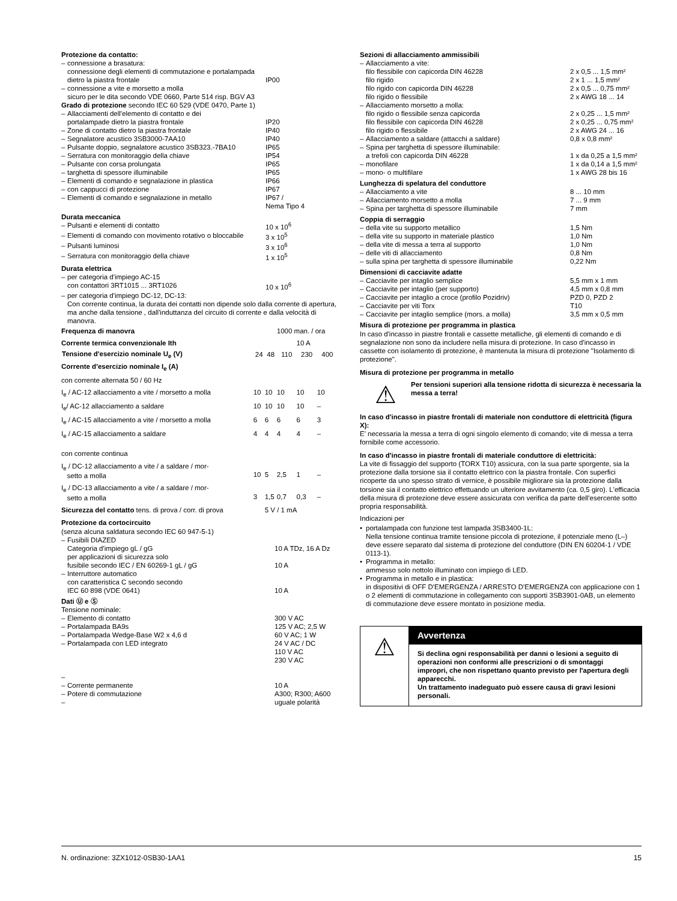Protezione da contatto:
| – | connessione a brasatura: connessione degli elementi di commutazione e portalampada dietro la piastra frontale | IP00 |
| – | connessione a vite e morsetto a molla sicuro per le dita secondo VDE 0660, Parte 514 risp. BGV A3 | |
Grado di protezione secondo IEC 60 529 (VDE 0470, Parte 1)
| – | Allacciamenti dell'elemento di contatto e dei portalampade dietro la piastra frontale | IP20 |
| – | Zone di contatto dietro la piastra frontale | IP40 |
| – | Segnalatore acustico 3SB3000-7AA10 | IP40 |
| – | Pulsante doppio, segnalatore acustico 3SB323.-7BA10 | IP65 |
| – | Serratura con monitoraggio della chiave | IP54 |
| – | Pulsante con corsa prolungata | IP65 |
| – | targhetta di spessore illuminabile | IP65 |
| – | Elementi di comando e segnalazione in plastica | IP66 |
| – | con cappucci di protezione | IP67 |
| – | Elementi di comando e segnalazione in metallo | IP67 / Nema Tipo 4 |
Durata meccanica
| – | Pulsanti e elementi di contatto | 10 x 10<sup>6</sup> |
| – | Elementi di comando con movimento rotativo o bloccabile | 3 x 10<sup>5</sup> |
| – | Pulsanti luminosi | 3 x 10<sup>6</sup> |
| – | Serratura con monitoraggio della chiave | 1 x 10<sup>5</sup> |
Durata elettrica
| – | per categoria d'impiego AC-15 con contattori 3RT1015 ... 3RT1026 | 10 x 10<sup>6</sup> |
| – | per categoria d'impiego DC-12, DC-13: Con corrente continua, la durata dei contatti non dipende solo dalla corrente di apertura, ma anche dalla tensione , dall'induttanza del circuito di corrente e dalla velocità di manovra. | |
| Frequenza di manovra | | | 1000 man. / ora | | |
| Corrente termica convenzionale Ith | | | | 10 A | |
| Tensione d'esercizio nominale U<sub>e</sub> (V) | 24 | 48 | 110 | 230 | 400 |
| Corrente d'esercizio nominale I<sub>e</sub> (A) | | | | | |
| con corrente alternata 50 / 60 Hz | | | | | |
| I<sub>e</sub> / AC-12 allacciamento a vite / morsetto a molla | 10 | 10 | 10 | 10 | 10 |
| I<sub>e</sub>/ AC-12 allacciamento a saldare | 10 | 10 | 10 | 10 | – |
| I<sub>e</sub> / AC-15 allacciamento a vite / morsetto a molla | 6 | 6 | 6 | 6 | 3 |
| I<sub>e</sub> / AC-15 allacciamento a saldare | 4 | 4 | 4 | 4 | – |
| con corrente continua | | | | | |
| I<sub>e</sub> / DC-12 allacciamento a vite / a saldare / mor- setto a molla | 10 | 5 | 2,5 | 1 | – |
| I<sub>e</sub> / DC-13 allacciamento a vite / a saldare / mor- setto a molla | 3 | 1,5 | 0,7 | 0,3 | – |
| Sicurezza del contatto tens. di prova / corr. di prova | | 5 V / 1 mA | | | |
Protezione da cortocircuito
(senza alcuna saldatura secondo IEC 60 947-5-1)
| – | Fusibili DIAZED Categoria d'impiego gL / gG per applicazioni di sicurezza solo fusibile secondo IEC / EN 60269-1 gL / gG | 10 A TDz, 16 A Dz 10 A |
| – | Interruttore automatico con caratteristica C secondo secondo IEC 60 898 (VDE 0641) | 10 A |
Dati Ⓤ e Ⓢ
Tensione nominale:
| – | Elemento di contatto | 300 V AC |
| – | Portalampada BA9s | 125 V AC; 2,5 W |
| – | Portalampada Wedge-Base W2 x 4,6 d | 60 V AC; 1 W |
| – | Portalampada con LED integrato | 24 V AC / DC 110 V AC 230 V AC |
| – | | |
| – | Corrente permanente | 10 A |
| – | Potere di commutazione | A300; R300; A600 |
| – | | uguale polarità |
Sezioni di allacciamento ammissibili
| – | Allacciamento a vite: | |
| | filo flessibile con capicorda DIN 46228 | 2 x 0,5 ... 1,5 mm² |
| | filo rigido | 2 x 1 ... 1,5 mm² |
| | filo rigido con capicorda DIN 46228 | 2 x 0,5 ... 0,75 mm² |
| | filo rigido o flessibile | 2 x AWG 18 ... 14 |
| – | Allacciamento morsetto a molla: | |
| | filo rigido o flessibile senza capicorda | 2 x 0,25 ... 1,5 mm² |
| | filo flessibile con capicorda DIN 46228 | 2 x 0,25 ... 0,75 mm² |
| | filo rigido o flessibile | 2 x AWG 24 ... 16 |
| – | Allacciamento a saldare (attacchi a saldare) | 0,8 x 0,8 mm² |
| – | Spina per targhetta di spessore illuminabile: | |
| | a trefoli con capicorda DIN 46228 | 1 x da 0,25 a 1,5 mm² |
| – | monofilare | 1 x da 0,14 a 1,5 mm² |
| – | mono- o multifilare | 1 x AWG 28 bis 16 |
Lunghezza di spelatura del conduttore
| – | Allacciamento a vite | 8 ... 10 mm |
| – | Allacciamento morsetto a molla | 7 ... 9 mm |
| – | Spina per targhetta di spessore illuminabile | 7 mm |
Coppia di serraggio
| – | della vite su supporto metallico | 1,5 Nm |
| – | della vite su supporto in materiale plastico | 1,0 Nm |
| – | della vite di messa a terra al supporto | 1,0 Nm |
| – | delle viti di allacciamento | 0,8 Nm |
| – | sulla spina per targhetta di spessore illuminabile | 0,22 Nm |
Dimensioni di cacciavite adatte
| – | Cacciavite per intaglio semplice | 5,5 mm x 1 mm |
| – | Cacciavite per intaglio (per supporto) | 4,5 mm x 0,8 mm |
| – | Cacciavite per intaglio a croce (profilo Pozidriv) | PZD 0, PZD 2 |
| – | Cacciavite per viti Torx | T10 |
| – | Cacciavite per intaglio semplice (mors. a molla) | 3,5 mm x 0,5 mm |
Misura di protezione per programma in plastica
In caso d'incasso in piastre frontali e cassette metalliche, gli elementi di comando e di segnalazione non sono da includere nella misura di protezione. In caso d'incasso in cassette con isolamento di protezione, è mantenuta la misura di protezione "Isolamento di protezione".
Misura di protezione per programma in metallo
⚠
Per tensioni superiori alla tensione ridotta di sicurezza è necessaria la messa a terra!
In caso d'incasso in piastre frontali di materiale non conduttore di elettricità (figura X):
E' necessaria la messa a terra di ogni singolo elemento di comando; vite di messa a terra fornibile come accessorio.
In caso d'incasso in piastre frontali di materiale conduttore di elettricità:
La vite di fissaggio del supporto (TORX T10) assicura, con la sua parte sporgente, sia la protezione dalla torsione sia il contatto elettrico con la piastra frontale. Con superfici ricoperte da uno spesso strato di vernice, è possibile migliorare sia la protezione dalla torsione sia il contatto elettrico effettuando un ulteriore avvitamento (ca. 0,5 giro). L'efficacia della misura di protezione deve essere assicurata con verifica da parte dell'esercente sotto propria responsabilità.
Indicazioni per
| • | portalampada con funzione test lampada 3SB3400-1L: Nella tensione continua tramite tensione piccola di protezione, il potenziale meno (L–) deve essere separato dal sistema di protezione del conduttore (DIN EN 60204-1 / VDE 0113-1). |
| • | Programma in metallo: ammesso solo nottolo illuminato con impiego di LED. |
| • | Programma in metallo e in plastica: in dispositivi di OFF D'EMERGENZA / ARRESTO D'EMERGENZA con applicazione con 1 o 2 elementi di commutazione in collegamento con supporti 3SB3901-0AB, un elemento di commutazione deve essere montato in posizione media. |
⚠
Avvertenza
Si declina ogni responsabilità per danni o lesioni a seguito di operazioni non conformi alle prescrizioni o di smontaggi impropri, che non rispettano quanto previsto per l'apertura degli apparecchi.
Un trattamento inadeguato può essere causa di gravi lesioni personali.
N. ordinazione: 3ZX1012-0SB30-1AA1 15